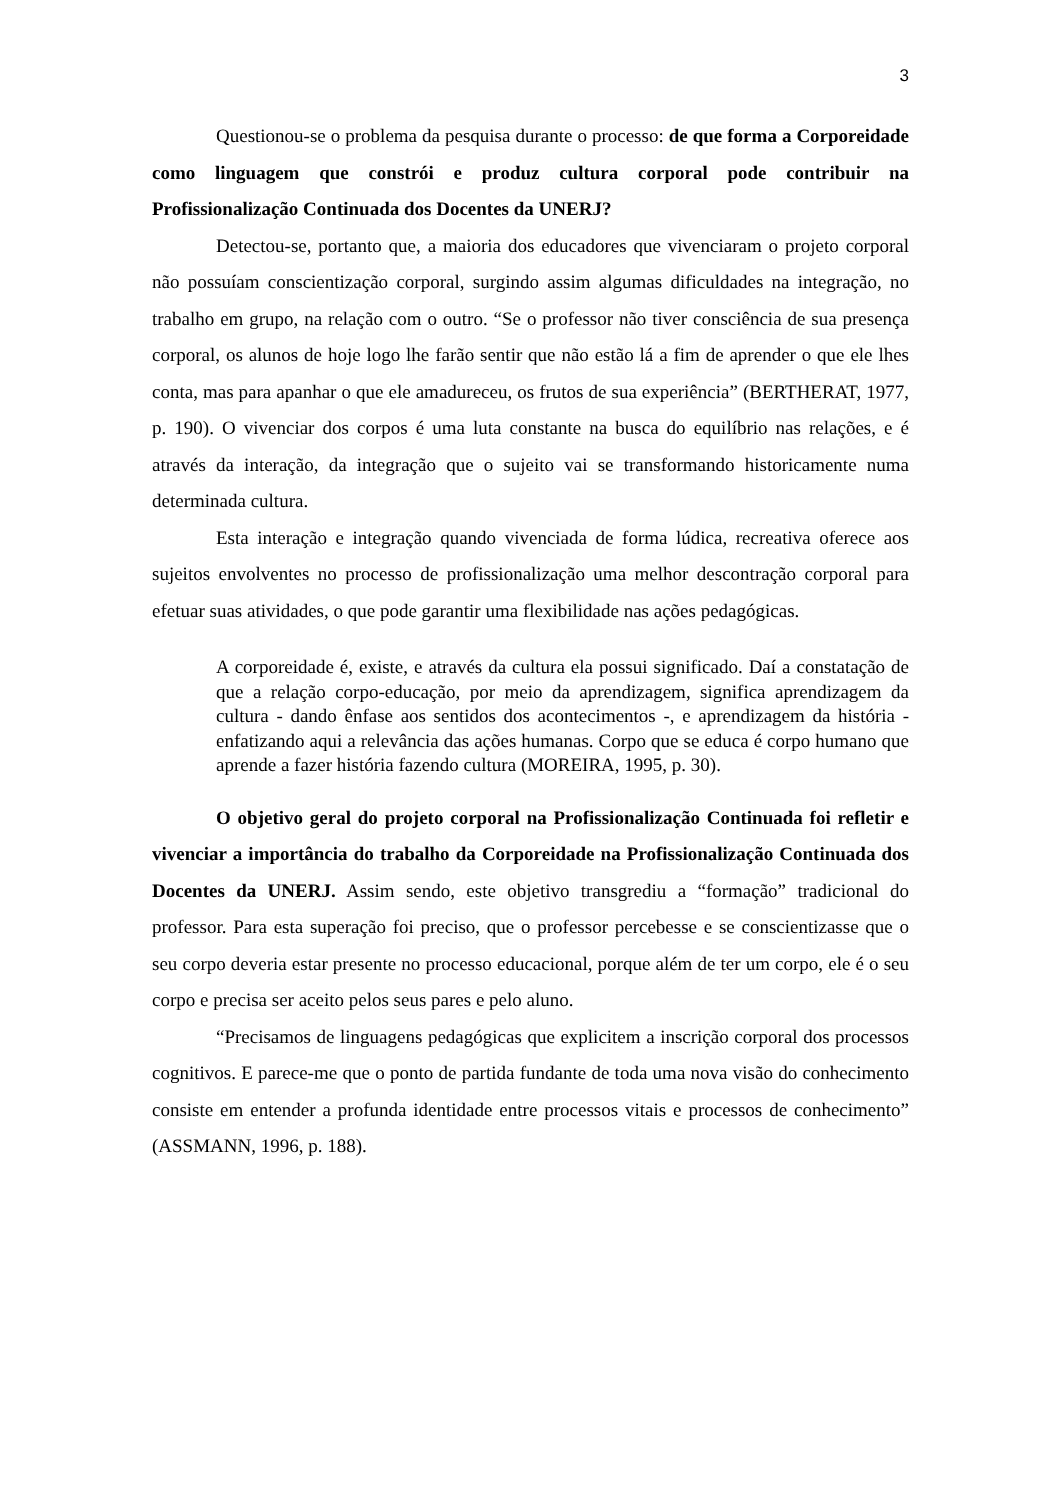3
Questionou-se o problema da pesquisa durante o processo: de que forma a Corporeidade como linguagem que constrói e produz cultura corporal pode contribuir na Profissionalização Continuada dos Docentes da UNERJ?
Detectou-se, portanto que, a maioria dos educadores que vivenciaram o projeto corporal não possuíam conscientização corporal, surgindo assim algumas dificuldades na integração, no trabalho em grupo, na relação com o outro. “Se o professor não tiver consciência de sua presença corporal, os alunos de hoje logo lhe farão sentir que não estão lá a fim de aprender o que ele lhes conta, mas para apanhar o que ele amadureceu, os frutos de sua experiência” (BERTHERAT, 1977, p. 190). O vivenciar dos corpos é uma luta constante na busca do equilíbrio nas relações, e é através da interação, da integração que o sujeito vai se transformando historicamente numa determinada cultura.
Esta interação e integração quando vivenciada de forma lúdica, recreativa oferece aos sujeitos envolventes no processo de profissionalização uma melhor descontração corporal para efetuar suas atividades, o que pode garantir uma flexibilidade nas ações pedagógicas.
A corporeidade é, existe, e através da cultura ela possui significado. Daí a constatação de que a relação corpo-educação, por meio da aprendizagem, significa aprendizagem da cultura - dando ênfase aos sentidos dos acontecimentos -, e aprendizagem da história - enfatizando aqui a relevância das ações humanas. Corpo que se educa é corpo humano que aprende a fazer história fazendo cultura (MOREIRA, 1995, p. 30).
O objetivo geral do projeto corporal na Profissionalização Continuada foi refletir e vivenciar a importância do trabalho da Corporeidade na Profissionalização Continuada dos Docentes da UNERJ. Assim sendo, este objetivo transgrediu a “formação” tradicional do professor. Para esta superação foi preciso, que o professor percebesse e se conscientizasse que o seu corpo deveria estar presente no processo educacional, porque além de ter um corpo, ele é o seu corpo e precisa ser aceito pelos seus pares e pelo aluno.
“Precisamos de linguagens pedagógicas que explicitem a inscrição corporal dos processos cognitivos. E parece-me que o ponto de partida fundante de toda uma nova visão do conhecimento consiste em entender a profunda identidade entre processos vitais e processos de conhecimento” (ASSMANN, 1996, p. 188).